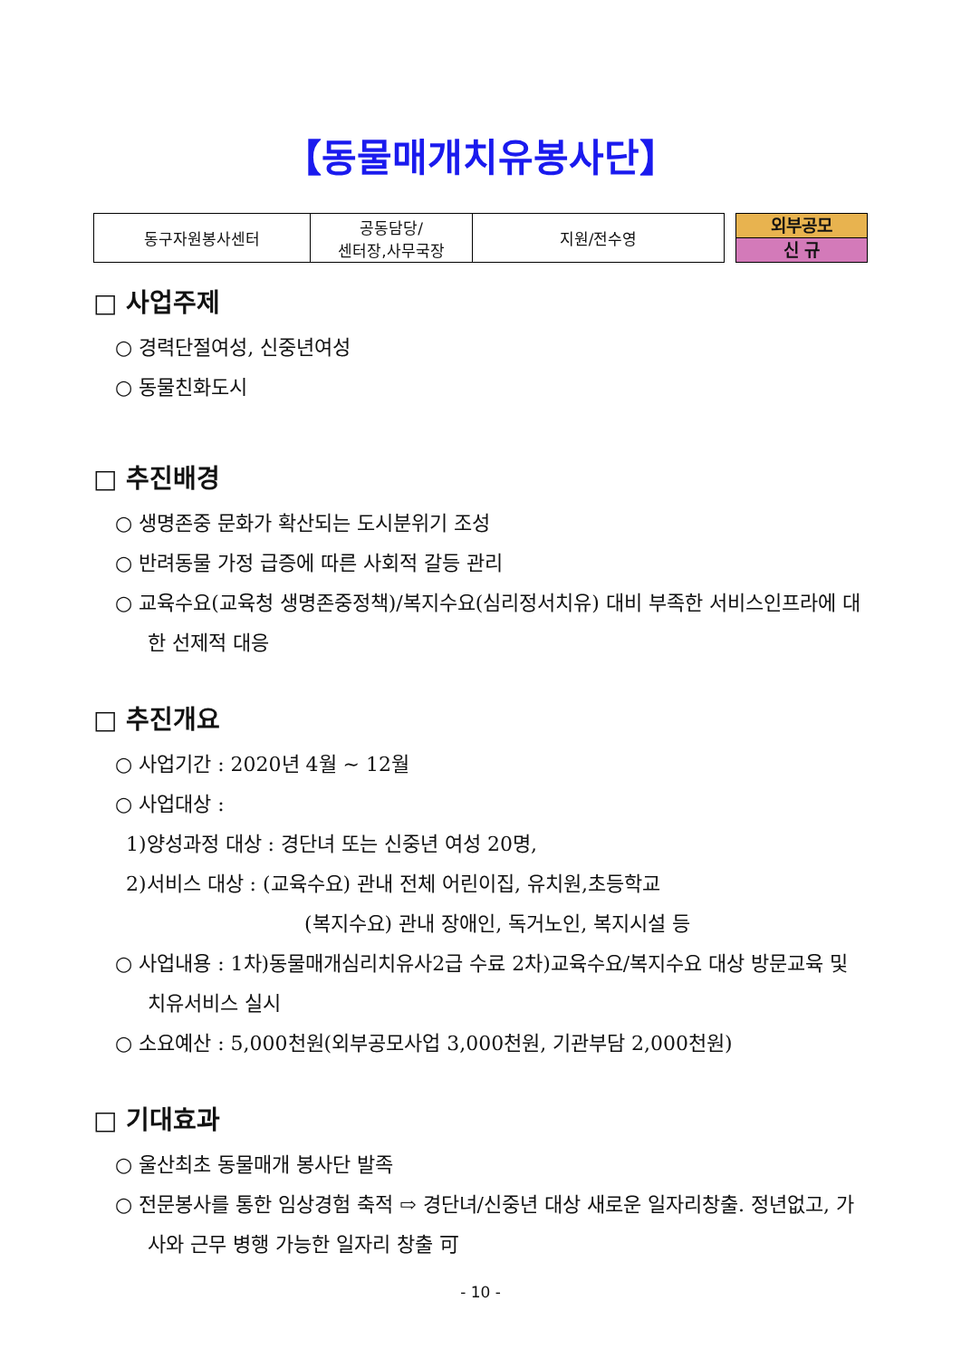【동물매개치유봉사단】
| 동구자원봉사센터 | 공동담당/ 센터장,사무국장 | 지원/전수영 |
외부공모
신 규
□ 사업주제
○ 경력단절여성, 신중년여성
○ 동물친화도시
□ 추진배경
○ 생명존중 문화가 확산되는 도시분위기 조성
○ 반려동물 가정 급증에 따른 사회적 갈등 관리
○ 교육수요(교육청 생명존중정책)/복지수요(심리정서치유) 대비 부족한 서비스인프라에 대한 선제적 대응
□ 추진개요
○ 사업기간 : 2020년 4월 ~ 12월
○ 사업대상 :
1)양성과정 대상 : 경단녀 또는 신중년 여성 20명,
2)서비스 대상 : (교육수요) 관내 전체 어린이집, 유치원,초등학교
(복지수요) 관내 장애인, 독거노인, 복지시설 등
○ 사업내용 : 1차)동물매개심리치유사2급 수료 2차)교육수요/복지수요 대상 방문교육 및 치유서비스 실시
○ 소요예산 : 5,000천원(외부공모사업 3,000천원, 기관부담 2,000천원)
□ 기대효과
○ 울산최초 동물매개 봉사단 발족
○ 전문봉사를 통한 임상경험 축적 ⇨ 경단녀/신중년 대상 새로운 일자리창출. 정년없고, 가사와 근무 병행 가능한 일자리 창출 可
- 10 -